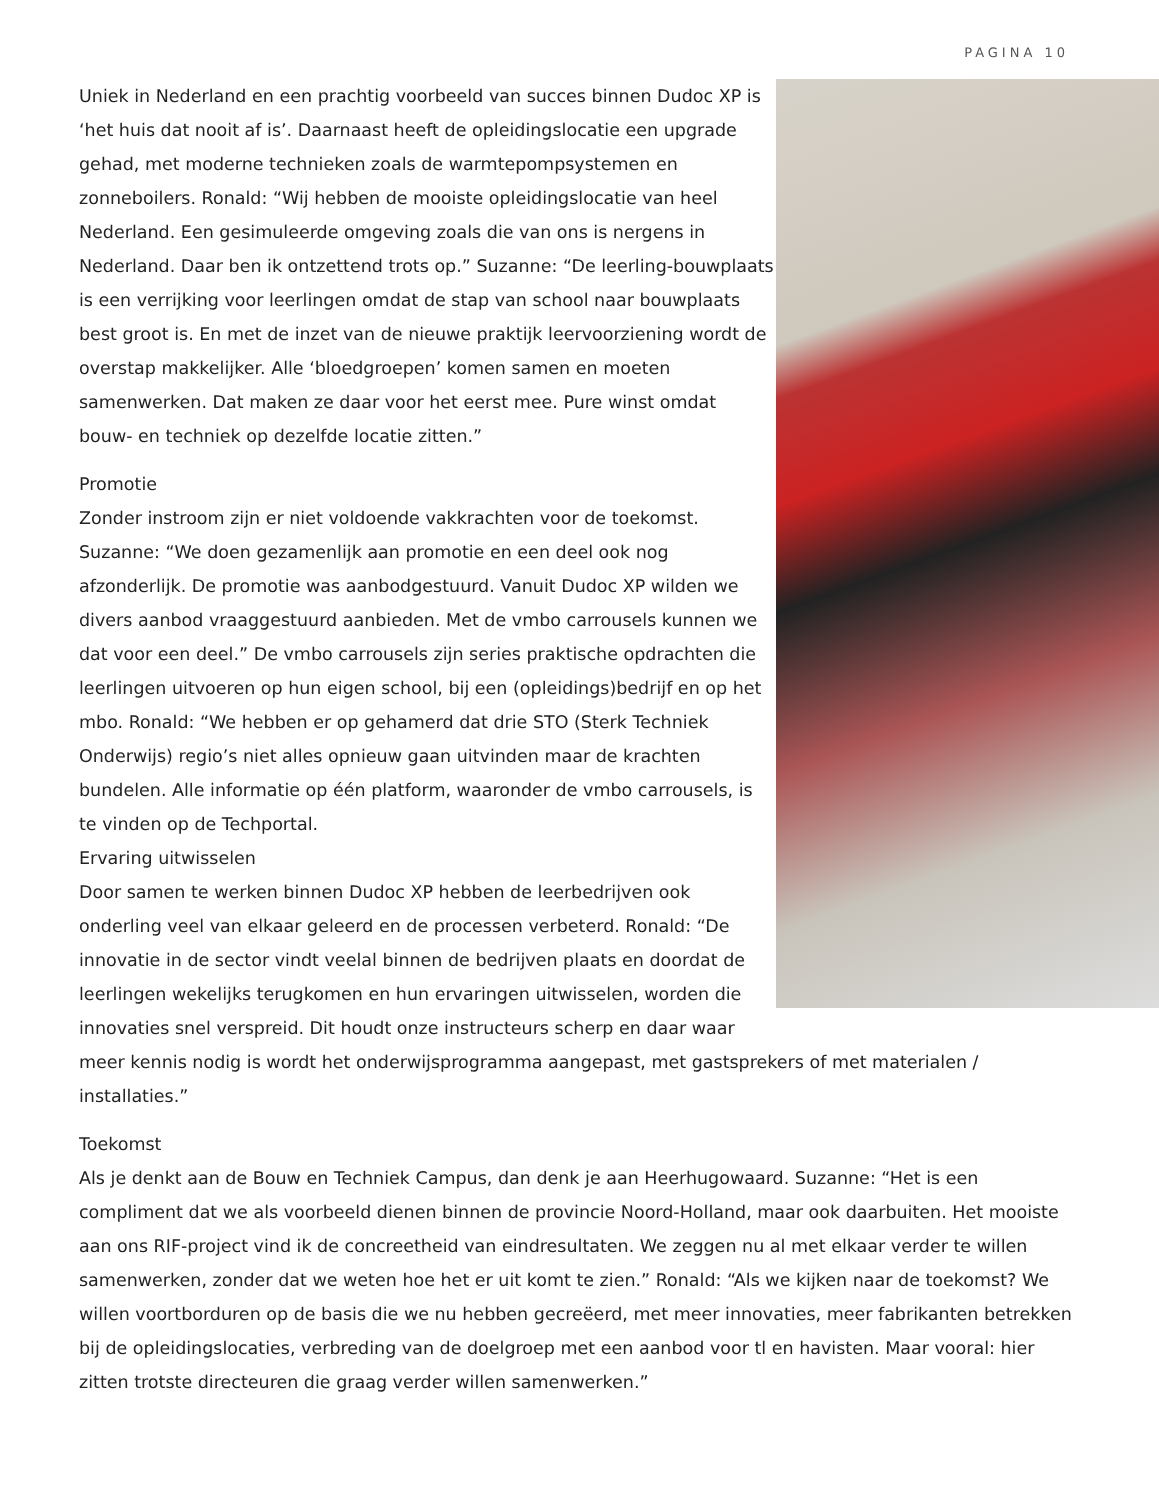PAGINA 10
Uniek in Nederland en een prachtig voorbeeld van succes binnen Dudoc XP is ‘het huis dat nooit af is’. Daarnaast heeft de opleidingslocatie een upgrade gehad, met moderne technieken zoals de warmtepompsystemen en zonneboilers. Ronald: “Wij hebben de mooiste opleidingslocatie van heel Nederland. Een gesimuleerde omgeving zoals die van ons is nergens in Nederland. Daar ben ik ontzettend trots op.” Suzanne: “De leerling-bouwplaats is een verrijking voor leerlingen omdat de stap van school naar bouwplaats best groot is. En met de inzet van de nieuwe praktijk leervoorziening wordt de overstap makkelijker. Alle ‘bloedgroepen’ komen samen en moeten samenwerken. Dat maken ze daar voor het eerst mee. Pure winst omdat bouw- en techniek op dezelfde locatie zitten.”
Promotie
Zonder instroom zijn er niet voldoende vakkrachten voor de toekomst. Suzanne: “We doen gezamenlijk aan promotie en een deel ook nog afzonderlijk. De promotie was aanbodgestuurd. Vanuit Dudoc XP wilden we divers aanbod vraaggestuurd aanbieden. Met de vmbo carrousels kunnen we dat voor een deel.” De vmbo carrousels zijn series praktische opdrachten die leerlingen uitvoeren op hun eigen school, bij een (opleidings)bedrijf en op het mbo. Ronald: “We hebben er op gehamerd dat drie STO (Sterk Techniek Onderwijs) regio’s niet alles opnieuw gaan uitvinden maar de krachten bundelen. Alle informatie op één platform, waaronder de vmbo carrousels, is te vinden op de Techportal.
Ervaring uitwisselen
Door samen te werken binnen Dudoc XP hebben de leerbedrijven ook onderling veel van elkaar geleerd en de processen verbeterd. Ronald: “De innovatie in de sector vindt veelal binnen de bedrijven plaats en doordat de leerlingen wekelijks terugkomen en hun ervaringen uitwisselen, worden die innovaties snel verspreid. Dit houdt onze instructeurs scherp en daar waar meer kennis nodig is wordt het onderwijsprogramma aangepast, met gastsprekers of met materialen / installaties.”
Toekomst
Als je denkt aan de Bouw en Techniek Campus, dan denk je aan Heerhugowaard. Suzanne: “Het is een compliment dat we als voorbeeld dienen binnen de provincie Noord-Holland, maar ook daarbuiten. Het mooiste aan ons RIF-project vind ik de concreetheid van eindresultaten. We zeggen nu al met elkaar verder te willen samenwerken, zonder dat we weten hoe het er uit komt te zien.” Ronald: “Als we kijken naar de toekomst? We willen voortborduren op de basis die we nu hebben gecreëerd, met meer innovaties, meer fabrikanten betrekken bij de opleidingslocaties, verbreding van de doelgroep met een aanbod voor tl en havisten. Maar vooral: hier zitten trotste directeuren die graag verder willen samenwerken.”